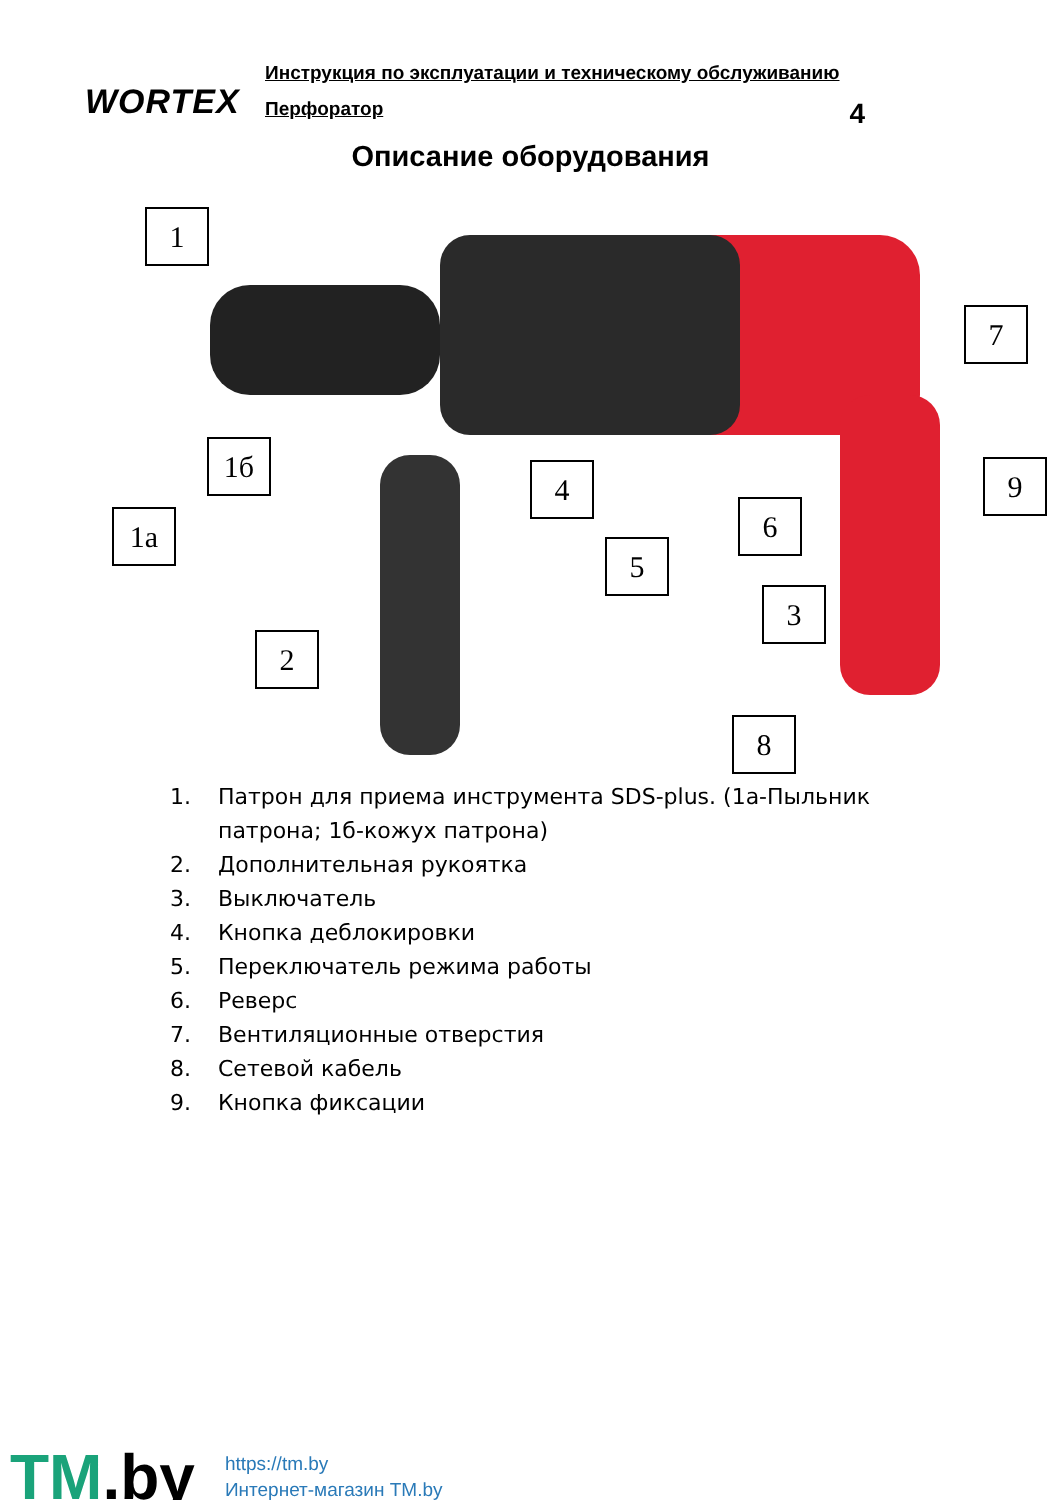WORTEX
Инструкция по эксплуатации и техническому обслуживанию
Перфоратор 4
Описание оборудования
1
1б
1a
2
4
5
6
3
8
7
9
1. Патрон для приема инструмента SDS-plus. (1а-Пыльник патрона; 1б-кожух патрона)
2. Дополнительная рукоятка
3. Выключатель
4. Кнопка деблокировки
5. Переключатель режима работы
6. Реверс
7. Вентиляционные отверстия
8. Сетевой кабель
9. Кнопка фиксации
TM.by
https://tm.by
Интернет-магазин TM.by